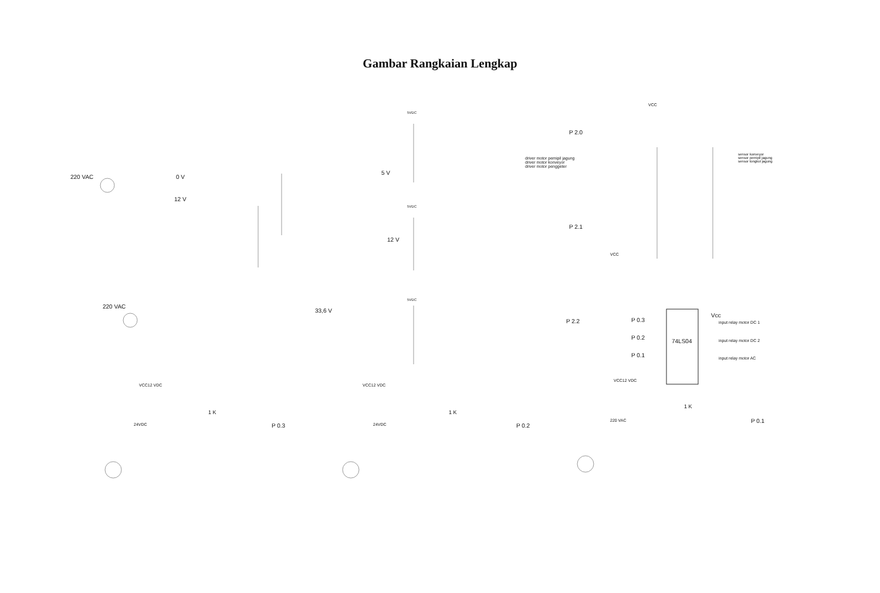Gambar Rangkaian Lengkap
220 VAC 0 V
12 V
5 V
12 V
220 VAC
33,6 V
P 2.0
P 2.1
P 2.2
driver motor pemipil jagung
driver motor konveyor
driver motor penggeter
sensor konveyor
sensor pemipil jagung
sensor tongkol jagung
P 0.3
P 0.2
P 0.1
74LS04
Vcc
input relay motor DC 1
input relay motor DC 2
input relay motor AC
VCC12 VDC
24VDC
1 K
P 0.3
VCC12 VDC
24VDC
1 K
P 0.2
VCC12 VDC
220 VAC
1 K
P 0.1
VCC
VCC
5VDC
5VDC
5VDC